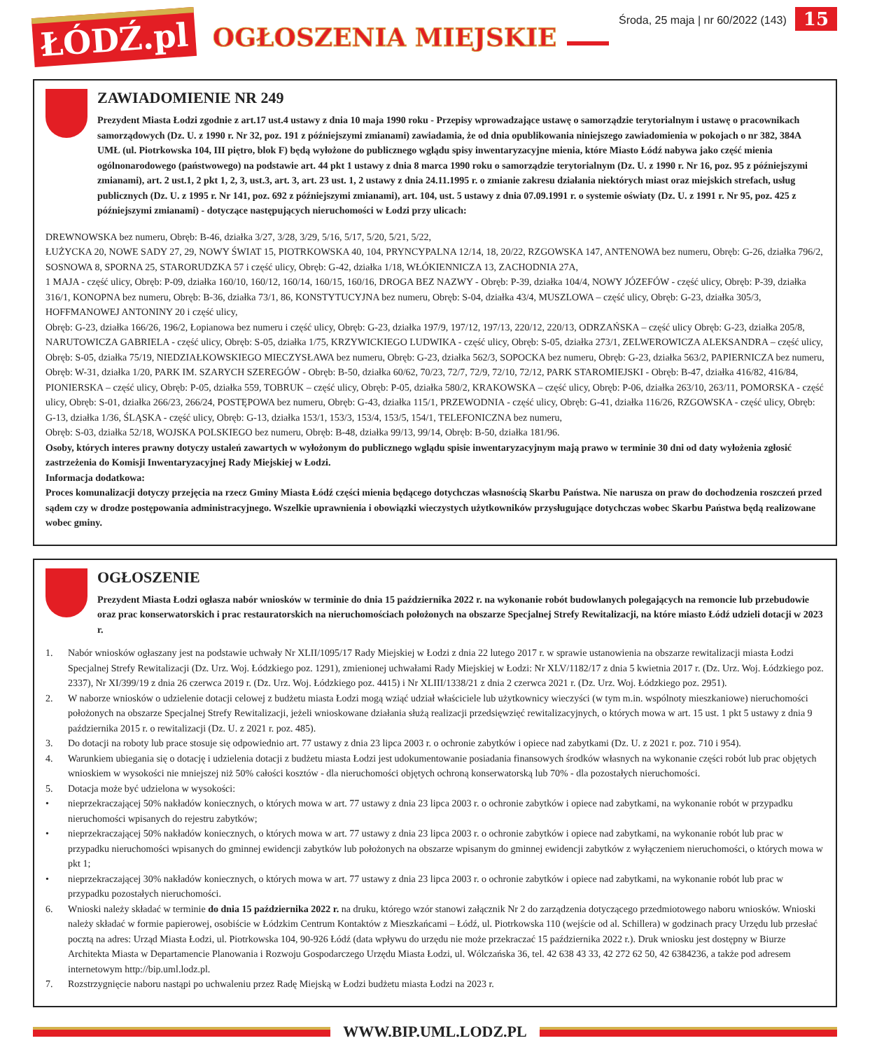ŁÓDŹ.pl
OGŁOSZENIA MIEJSKIE
Środa, 25 maja | nr 60/2022 (143)
15
ZAWIADOMIENIE NR 249
Prezydent Miasta Łodzi zgodnie z art.17 ust.4 ustawy z dnia 10 maja 1990 roku - Przepisy wprowadzające ustawę o samorządzie terytorialnym i ustawę o pracownikach samorządowych (Dz. U. z 1990 r. Nr 32, poz. 191 z późniejszymi zmianami) zawiadamia, że od dnia opublikowania niniejszego zawiadomienia w pokojach o nr 382, 384A UMŁ (ul. Piotrkowska 104, III piętro, blok F) będą wyłożone do publicznego wglądu spisy inwentaryzacyjne mienia, które Miasto Łódź nabywa jako część mienia ogólnonarodowego (państwowego) na podstawie art. 44 pkt 1 ustawy z dnia 8 marca 1990 roku o samorządzie terytorialnym (Dz. U. z 1990 r. Nr 16, poz. 95 z późniejszymi zmianami), art. 2 ust.1, 2 pkt 1, 2, 3, ust.3, art. 3, art. 23 ust. 1, 2 ustawy z dnia 24.11.1995 r. o zmianie zakresu działania niektórych miast oraz miejskich strefach, usług publicznych (Dz. U. z 1995 r. Nr 141, poz. 692 z późniejszymi zmianami), art. 104, ust. 5 ustawy z dnia 07.09.1991 r. o systemie oświaty (Dz. U. z 1991 r. Nr 95, poz. 425 z późniejszymi zmianami) - dotyczące następujących nieruchomości w Łodzi przy ulicach:
DREWNOWSKA bez numeru, Obręb: B-46, działka 3/27, 3/28, 3/29, 5/16, 5/17, 5/20, 5/21, 5/22,
ŁUŻYCKA 20, NOWE SADY 27, 29, NOWY ŚWIAT 15, PIOTRKOWSKA 40, 104, PRYNCYPALNA 12/14, 18, 20/22, RZGOWSKA 147, ANTENOWA bez numeru, Obręb: G-26, działka 796/2, SOSNOWA 8, SPORNA 25, STARORUDZKA 57 i część ulicy, Obręb: G-42, działka 1/18, WŁÓKIENNICZA 13, ZACHODNIA 27A,
1 MAJA - część ulicy, Obręb: P-09, działka 160/10, 160/12, 160/14, 160/15, 160/16, DROGA BEZ NAZWY - Obręb: P-39, działka 104/4, NOWY JÓZEFÓW - część ulicy, Obręb: P-39, działka 316/1, KONOPNA bez numeru, Obręb: B-36, działka 73/1, 86, KONSTYTUCYJNA bez numeru, Obręb: S-04, działka 43/4, MUSZLOWA – część ulicy, Obręb: G-23, działka 305/3, HOFFMANOWEJ ANTONINY 20 i część ulicy,
Obręb: G-23, działka 166/26, 196/2, Łopianowa bez numeru i część ulicy, Obręb: G-23, działka 197/9, 197/12, 197/13, 220/12, 220/13, ODRZAŃSKA – część ulicy Obręb: G-23, działka 205/8, NARUTOWICZA GABRIELA - część ulicy, Obręb: S-05, działka 1/75, KRZYWICKIEGO LUDWIKA - część ulicy, Obręb: S-05, działka 273/1, ZELWEROWICZA ALEKSANDRA – część ulicy, Obręb: S-05, działka 75/19, NIEDZIAŁKOWSKIEGO MIECZYSŁAWA bez numeru, Obręb: G-23, działka 562/3, SOPOCKA bez numeru, Obręb: G-23, działka 563/2, PAPIERNICZA bez numeru, Obręb: W-31, działka 1/20, PARK IM. SZARYCH SZEREGÓW - Obręb: B-50, działka 60/62, 70/23, 72/7, 72/9, 72/10, 72/12, PARK STAROMIEJSKI - Obręb: B-47, działka 416/82, 416/84, PIONIERSKA – część ulicy, Obręb: P-05, działka 559, TOBRUK – część ulicy, Obręb: P-05, działka 580/2, KRAKOWSKA – część ulicy, Obręb: P-06, działka 263/10, 263/11, POMORSKA - część ulicy, Obręb: S-01, działka 266/23, 266/24, POSTĘPOWA bez numeru, Obręb: G-43, działka 115/1, PRZEWODNIA - część ulicy, Obręb: G-41, działka 116/26, RZGOWSKA - część ulicy, Obręb: G-13, działka 1/36, ŚLĄSKA - część ulicy, Obręb: G-13, działka 153/1, 153/3, 153/4, 153/5, 154/1, TELEFONICZNA bez numeru,
Obręb: S-03, działka 52/18, WOJSKA POLSKIEGO bez numeru, Obręb: B-48, działka 99/13, 99/14, Obręb: B-50, działka 181/96.
Osoby, których interes prawny dotyczy ustaleń zawartych w wyłożonym do publicznego wglądu spisie inwentaryzacyjnym mają prawo w terminie 30 dni od daty wyłożenia zgłosić zastrzeżenia do Komisji Inwentaryzacyjnej Rady Miejskiej w Łodzi.
Informacja dodatkowa:
Proces komunalizacji dotyczy przejęcia na rzecz Gminy Miasta Łódź części mienia będącego dotychczas własnością Skarbu Państwa. Nie narusza on praw do dochodzenia roszczeń przed sądem czy w drodze postępowania administracyjnego. Wszelkie uprawnienia i obowiązki wieczystych użytkowników przysługujące dotychczas wobec Skarbu Państwa będą realizowane wobec gminy.
OGŁOSZENIE
Prezydent Miasta Łodzi ogłasza nabór wniosków w terminie do dnia 15 października 2022 r. na wykonanie robót budowlanych polegających na remoncie lub przebudowie oraz prac konserwatorskich i prac restauratorskich na nieruchomościach położonych na obszarze Specjalnej Strefy Rewitalizacji, na które miasto Łódź udzieli dotacji w 2023 r.
1. Nabór wniosków ogłaszany jest na podstawie uchwały Nr XLII/1095/17 Rady Miejskiej w Łodzi z dnia 22 lutego 2017 r. w sprawie ustanowienia na obszarze rewitalizacji miasta Łodzi Specjalnej Strefy Rewitalizacji (Dz. Urz. Woj. Łódzkiego poz. 1291), zmienionej uchwałami Rady Miejskiej w Łodzi: Nr XLV/1182/17 z dnia 5 kwietnia 2017 r. (Dz. Urz. Woj. Łódzkiego poz. 2337), Nr XI/399/19 z dnia 26 czerwca 2019 r. (Dz. Urz. Woj. Łódzkiego poz. 4415) i Nr XLIII/1338/21 z dnia 2 czerwca 2021 r. (Dz. Urz. Woj. Łódzkiego poz. 2951).
2. W naborze wniosków o udzielenie dotacji celowej z budżetu miasta Łodzi mogą wziąć udział właściciele lub użytkownicy wieczyści (w tym m.in. wspólnoty mieszkaniowe) nieruchomości położonych na obszarze Specjalnej Strefy Rewitalizacji, jeżeli wnioskowane działania służą realizacji przedsięwzięć rewitalizacyjnych, o których mowa w art. 15 ust. 1 pkt 5 ustawy z dnia 9 października 2015 r. o rewitalizacji (Dz. U. z 2021 r. poz. 485).
3. Do dotacji na roboty lub prace stosuje się odpowiednio art. 77 ustawy z dnia 23 lipca 2003 r. o ochronie zabytków i opiece nad zabytkami (Dz. U. z 2021 r. poz. 710 i 954).
4. Warunkiem ubiegania się o dotację i udzielenia dotacji z budżetu miasta Łodzi jest udokumentowanie posiadania finansowych środków własnych na wykonanie części robót lub prac objętych wnioskiem w wysokości nie mniejszej niż 50% całości kosztów - dla nieruchomości objętych ochroną konserwatorską lub 70% - dla pozostałych nieruchomości.
5. Dotacja może być udzielona w wysokości:
• nieprzekraczającej 50% nakładów koniecznych, o których mowa w art. 77 ustawy z dnia 23 lipca 2003 r. o ochronie zabytków i opiece nad zabytkami, na wykonanie robót w przypadku nieruchomości wpisanych do rejestru zabytków;
• nieprzekraczającej 50% nakładów koniecznych, o których mowa w art. 77 ustawy z dnia 23 lipca 2003 r. o ochronie zabytków i opiece nad zabytkami, na wykonanie robót lub prac w przypadku nieruchomości wpisanych do gminnej ewidencji zabytków lub położonych na obszarze wpisanym do gminnej ewidencji zabytków z wyłączeniem nieruchomości, o których mowa w pkt 1;
• nieprzekraczającej 30% nakładów koniecznych, o których mowa w art. 77 ustawy z dnia 23 lipca 2003 r. o ochronie zabytków i opiece nad zabytkami, na wykonanie robót lub prac w przypadku pozostałych nieruchomości.
6. Wnioski należy składać w terminie do dnia 15 października 2022 r. na druku, którego wzór stanowi załącznik Nr 2 do zarządzenia dotyczącego przedmiotowego naboru wniosków. Wnioski należy składać w formie papierowej, osobiście w Łódzkim Centrum Kontaktów z Mieszkańcami – Łódź, ul. Piotrkowska 110 (wejście od al. Schillera) w godzinach pracy Urzędu lub przesłać pocztą na adres: Urząd Miasta Łodzi, ul. Piotrkowska 104, 90-926 Łódź (data wpływu do urzędu nie może przekraczać 15 października 2022 r.). Druk wniosku jest dostępny w Biurze Architekta Miasta w Departamencie Planowania i Rozwoju Gospodarczego Urzędu Miasta Łodzi, ul. Wólczańska 36, tel. 42 638 43 33, 42 272 62 50, 42 6384236, a także pod adresem internetowym http://bip.uml.lodz.pl.
7. Rozstrzygnięcie naboru nastąpi po uchwaleniu przez Radę Miejską w Łodzi budżetu miasta Łodzi na 2023 r.
WWW.BIP.UML.LODZ.PL